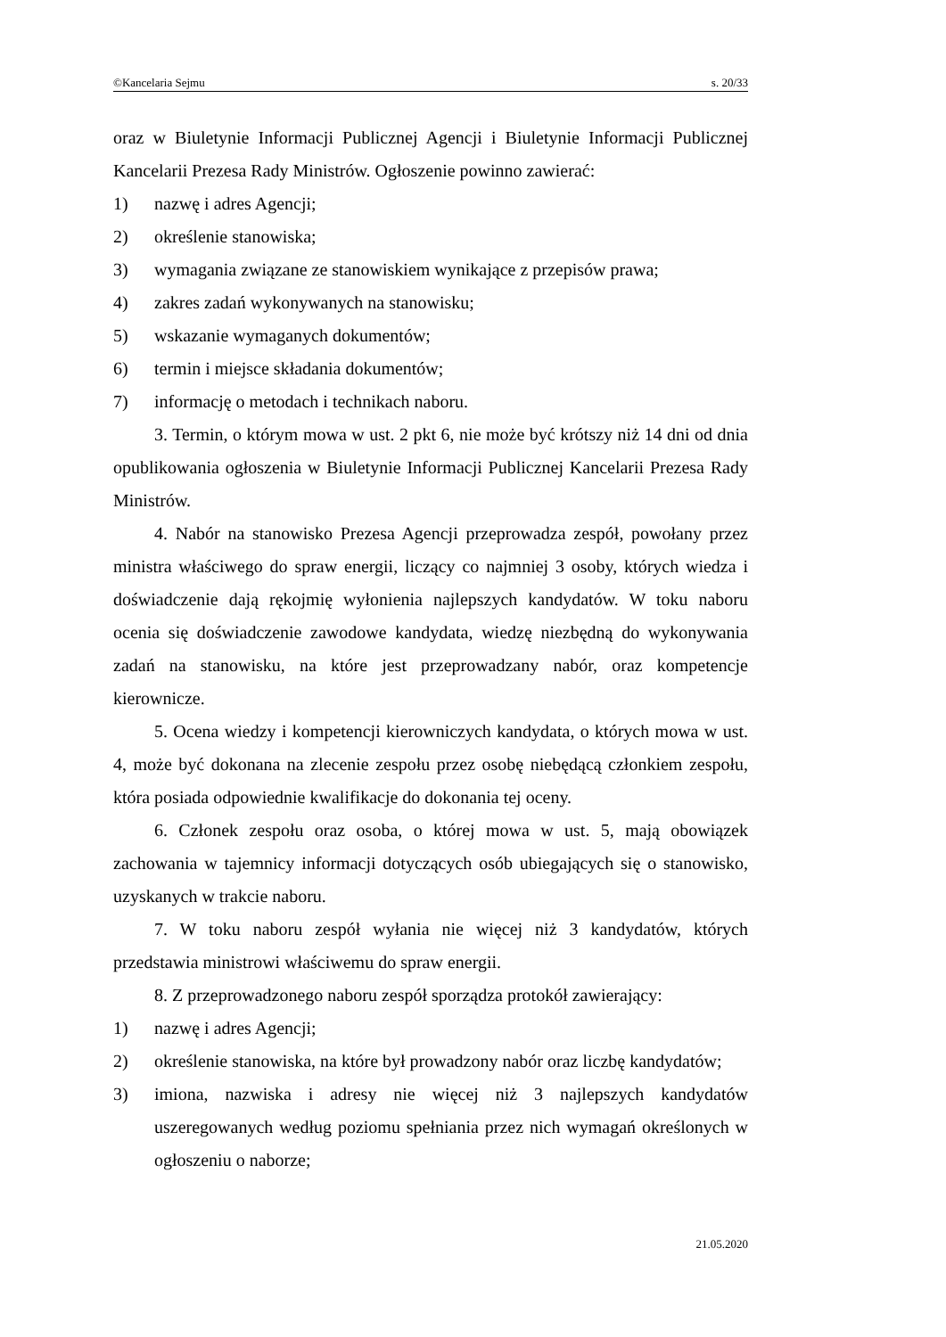©Kancelaria Sejmu s. 20/33
oraz w Biuletynie Informacji Publicznej Agencji i Biuletynie Informacji Publicznej Kancelarii Prezesa Rady Ministrów. Ogłoszenie powinno zawierać:
1) nazwę i adres Agencji;
2) określenie stanowiska;
3) wymagania związane ze stanowiskiem wynikające z przepisów prawa;
4) zakres zadań wykonywanych na stanowisku;
5) wskazanie wymaganych dokumentów;
6) termin i miejsce składania dokumentów;
7) informację o metodach i technikach naboru.
3. Termin, o którym mowa w ust. 2 pkt 6, nie może być krótszy niż 14 dni od dnia opublikowania ogłoszenia w Biuletynie Informacji Publicznej Kancelarii Prezesa Rady Ministrów.
4. Nabór na stanowisko Prezesa Agencji przeprowadza zespół, powołany przez ministra właściwego do spraw energii, liczący co najmniej 3 osoby, których wiedza i doświadczenie dają rękojmię wyłonienia najlepszych kandydatów. W toku naboru ocenia się doświadczenie zawodowe kandydata, wiedzę niezbędną do wykonywania zadań na stanowisku, na które jest przeprowadzany nabór, oraz kompetencje kierownicze.
5. Ocena wiedzy i kompetencji kierowniczych kandydata, o których mowa w ust. 4, może być dokonana na zlecenie zespołu przez osobę niebędącą członkiem zespołu, która posiada odpowiednie kwalifikacje do dokonania tej oceny.
6. Członek zespołu oraz osoba, o której mowa w ust. 5, mają obowiązek zachowania w tajemnicy informacji dotyczących osób ubiegających się o stanowisko, uzyskanych w trakcie naboru.
7. W toku naboru zespół wyłania nie więcej niż 3 kandydatów, których przedstawia ministrowi właściwemu do spraw energii.
8. Z przeprowadzonego naboru zespół sporządza protokół zawierający:
1) nazwę i adres Agencji;
2) określenie stanowiska, na które był prowadzony nabór oraz liczbę kandydatów;
3) imiona, nazwiska i adresy nie więcej niż 3 najlepszych kandydatów uszeregowanych według poziomu spełniania przez nich wymagań określonych w ogłoszeniu o naborze;
21.05.2020